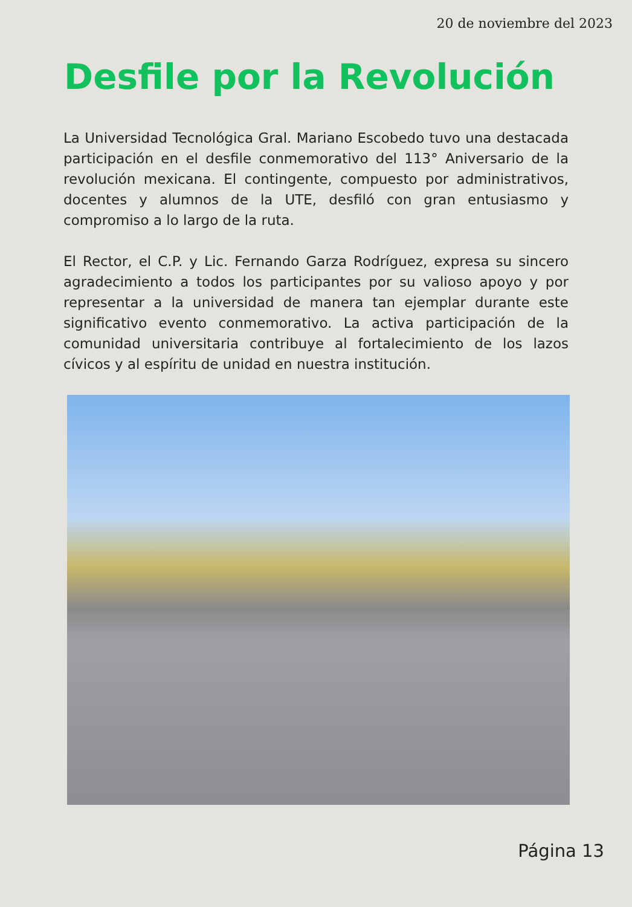20 de noviembre del 2023
Desfile por la Revolución
La Universidad Tecnológica Gral. Mariano Escobedo tuvo una destacada participación en el desfile conmemorativo del 113° Aniversario de la revolución mexicana. El contingente, compuesto por administrativos, docentes y alumnos de la UTE, desfiló con gran entusiasmo y compromiso a lo largo de la ruta.
El Rector, el C.P. y Lic. Fernando Garza Rodríguez, expresa su sincero agradecimiento a todos los participantes por su valioso apoyo y por representar a la universidad de manera tan ejemplar durante este significativo evento conmemorativo. La activa participación de la comunidad universitaria contribuye al fortalecimiento de los lazos cívicos y al espíritu de unidad en nuestra institución.
Página 13